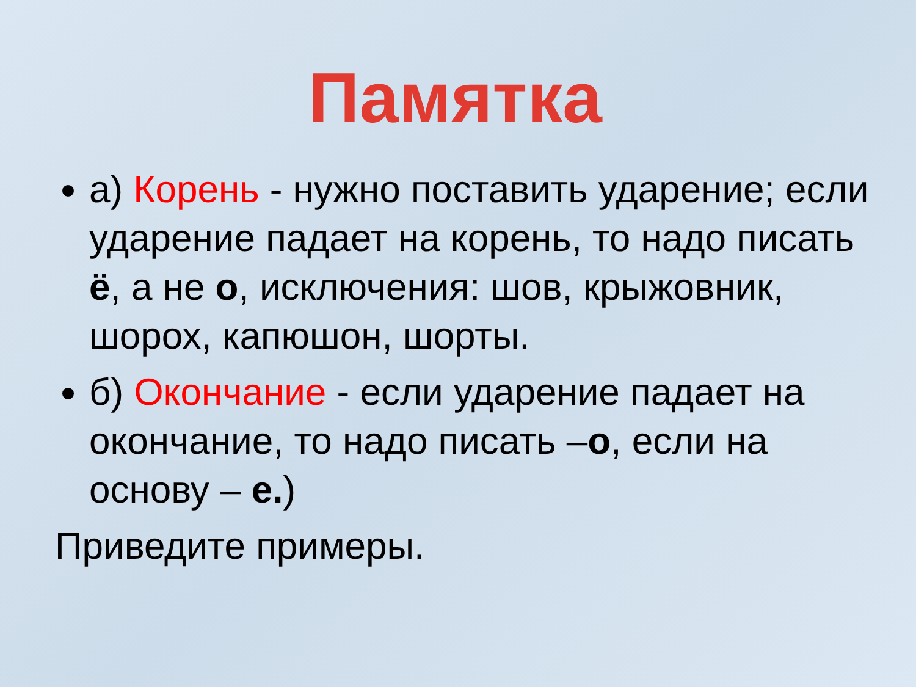а) Корень - нужно поставить ударение; если ударение падает на корень, то надо писать ё, а не о, исключения: шов, крыжовник, шорох, капюшон, шорты.
б) Окончание - если ударение падает на окончание, то надо писать –о, если на основу – е.)
Приведите примеры.
Памятка